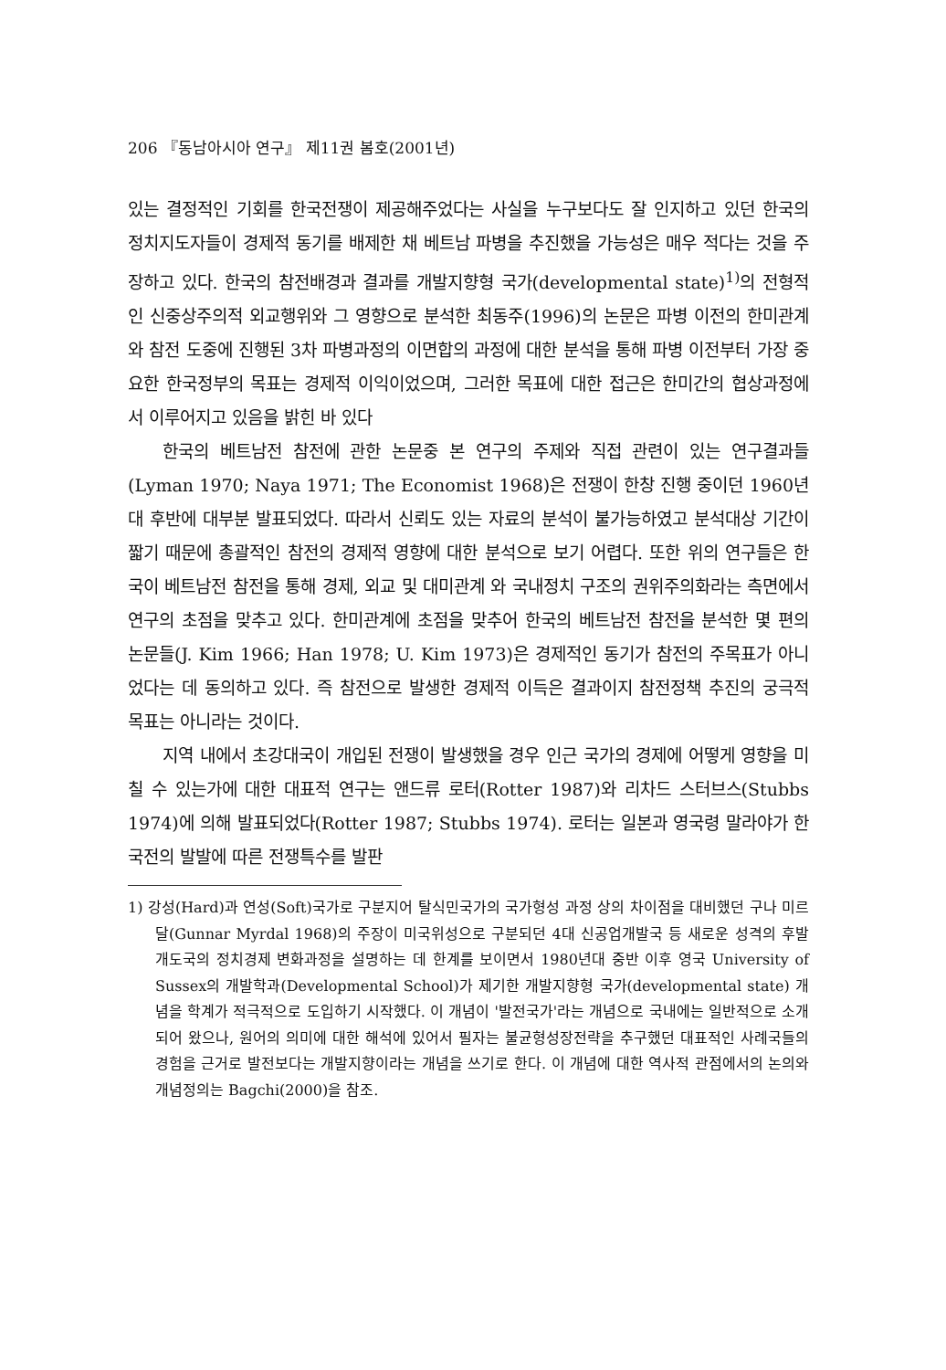206 『동남아시아 연구』 제11권 봄호(2001년)
있는 결정적인 기회를 한국전쟁이 제공해주었다는 사실을 누구보다도 잘 인지하고 있던 한국의 정치지도자들이 경제적 동기를 배제한 채 베트남 파병을 추진했을 가능성은 매우 적다는 것을 주장하고 있다. 한국의 참전배경과 결과를 개발지향형 국가(developmental state)<sup>1)</sup>의 전형적인 신중상주의적 외교행위와 그 영향으로 분석한 최동주(1996)의 논문은 파병 이전의 한미관계와 참전 도중에 진행된 3차 파병과정의 이면합의 과정에 대한 분석을 통해 파병 이전부터 가장 중요한 한국정부의 목표는 경제적 이익이었으며, 그러한 목표에 대한 접근은 한미간의 협상과정에서 이루어지고 있음을 밝힌 바 있다
한국의 베트남전 참전에 관한 논문중 본 연구의 주제와 직접 관련이 있는 연구결과들(Lyman 1970; Naya 1971; The Economist 1968)은 전쟁이 한창 진행 중이던 1960년대 후반에 대부분 발표되었다. 따라서 신뢰도 있는 자료의 분석이 불가능하였고 분석대상 기간이 짧기 때문에 총괄적인 참전의 경제적 영향에 대한 분석으로 보기 어렵다. 또한 위의 연구들은 한국이 베트남전 참전을 통해 경제, 외교 및 대미관계 와 국내정치 구조의 권위주의화라는 측면에서 연구의 초점을 맞추고 있다. 한미관계에 초점을 맞추어 한국의 베트남전 참전을 분석한 몇 편의 논문들(J. Kim 1966; Han 1978; U. Kim 1973)은 경제적인 동기가 참전의 주목표가 아니었다는 데 동의하고 있다. 즉 참전으로 발생한 경제적 이득은 결과이지 참전정책 추진의 궁극적 목표는 아니라는 것이다.
지역 내에서 초강대국이 개입된 전쟁이 발생했을 경우 인근 국가의 경제에 어떻게 영향을 미칠 수 있는가에 대한 대표적 연구는 앤드류 로터(Rotter 1987)와 리차드 스터브스(Stubbs 1974)에 의해 발표되었다(Rotter 1987; Stubbs 1974). 로터는 일본과 영국령 말라야가 한국전의 발발에 따른 전쟁특수를 발판
1) 강성(Hard)과 연성(Soft)국가로 구분지어 탈식민국가의 국가형성 과정 상의 차이점을 대비했던 구나 미르달(Gunnar Myrdal 1968)의 주장이 미국위성으로 구분되던 4대 신공업개발국 등 새로운 성격의 후발개도국의 정치경제 변화과정을 설명하는 데 한계를 보이면서 1980년대 중반 이후 영국 University of Sussex의 개발학과(Developmental School)가 제기한 개발지향형 국가(developmental state) 개념을 학계가 적극적으로 도입하기 시작했다. 이 개념이 '발전국가'라는 개념으로 국내에는 일반적으로 소개되어 왔으나, 원어의 의미에 대한 해석에 있어서 필자는 불균형성장전략을 추구했던 대표적인 사례국들의 경험을 근거로 발전보다는 개발지향이라는 개념을 쓰기로 한다. 이 개념에 대한 역사적 관점에서의 논의와 개념정의는 Bagchi(2000)을 참조.